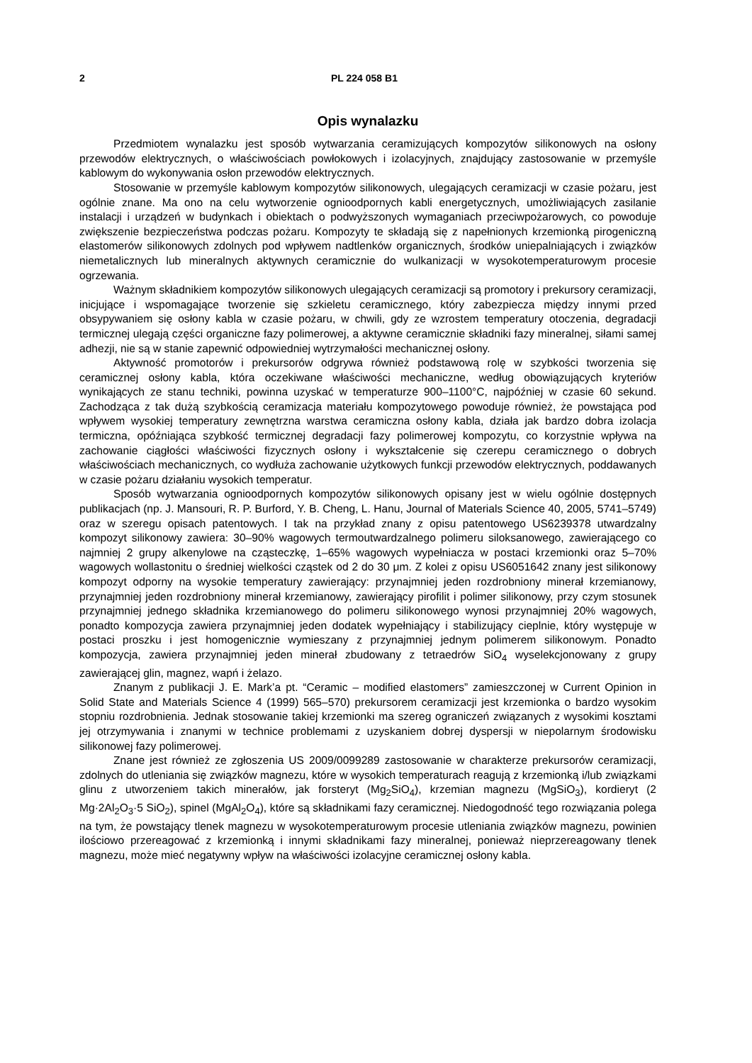2 PL 224 058 B1
Opis wynalazku
Przedmiotem wynalazku jest sposób wytwarzania ceramizujących kompozytów silikonowych na osłony przewodów elektrycznych, o właściwościach powłokowych i izolacyjnych, znajdujący zastosowanie w przemyśle kablowym do wykonywania osłon przewodów elektrycznych.
Stosowanie w przemyśle kablowym kompozytów silikonowych, ulegających ceramizacji w czasie pożaru, jest ogólnie znane. Ma ono na celu wytworzenie ognioodpornych kabli energetycznych, umożliwiających zasilanie instalacji i urządzeń w budynkach i obiektach o podwyższonych wymaganiach przeciwpożarowych, co powoduje zwiększenie bezpieczeństwa podczas pożaru. Kompozyty te składają się z napełnionych krzemionką pirogeniczną elastomerów silikonowych zdolnych pod wpływem nadtlenków organicznych, środków uniepalniających i związków niemetalicznych lub mineralnych aktywnych ceramicznie do wulkanizacji w wysokotemperaturowym procesie ogrzewania.
Ważnym składnikiem kompozytów silikonowych ulegających ceramizacji są promotory i prekursory ceramizacji, inicjujące i wspomagające tworzenie się szkieletu ceramicznego, który zabezpiecza między innymi przed obsypywaniem się osłony kabla w czasie pożaru, w chwili, gdy ze wzrostem temperatury otoczenia, degradacji termicznej ulegają części organiczne fazy polimerowej, a aktywne ceramicznie składniki fazy mineralnej, siłami samej adhezji, nie są w stanie zapewnić odpowiedniej wytrzymałości mechanicznej osłony.
Aktywność promotorów i prekursorów odgrywa również podstawową rolę w szybkości tworzenia się ceramicznej osłony kabla, która oczekiwane właściwości mechaniczne, według obowiązujących kryteriów wynikających ze stanu techniki, powinna uzyskać w temperaturze 900–1100°C, najpóźniej w czasie 60 sekund. Zachodząca z tak dużą szybkością ceramizacja materiału kompozytowego powoduje również, że powstająca pod wpływem wysokiej temperatury zewnętrzna warstwa ceramiczna osłony kabla, działa jak bardzo dobra izolacja termiczna, opóźniająca szybkość termicznej degradacji fazy polimerowej kompozytu, co korzystnie wpływa na zachowanie ciągłości właściwości fizycznych osłony i wykształcenie się czerepu ceramicznego o dobrych właściwościach mechanicznych, co wydłuża zachowanie użytkowych funkcji przewodów elektrycznych, poddawanych w czasie pożaru działaniu wysokich temperatur.
Sposób wytwarzania ognioodpornych kompozytów silikonowych opisany jest w wielu ogólnie dostępnych publikacjach (np. J. Mansouri, R. P. Burford, Y. B. Cheng, L. Hanu, Journal of Materials Science 40, 2005, 5741–5749) oraz w szeregu opisach patentowych. I tak na przykład znany z opisu patentowego US6239378 utwardzalny kompozyt silikonowy zawiera: 30–90% wagowych termoutwardzalnego polimeru siloksanowego, zawierającego co najmniej 2 grupy alkenylowe na cząsteczkę, 1–65% wagowych wypełniacza w postaci krzemionki oraz 5–70% wagowych wollastonitu o średniej wielkości cząstek od 2 do 30 μm. Z kolei z opisu US6051642 znany jest silikonowy kompozyt odporny na wysokie temperatury zawierający: przynajmniej jeden rozdrobniony minerał krzemianowy, przynajmniej jeden rozdrobniony minerał krzemianowy, zawierający pirofilit i polimer silikonowy, przy czym stosunek przynajmniej jednego składnika krzemianowego do polimeru silikonowego wynosi przynajmniej 20% wagowych, ponadto kompozycja zawiera przynajmniej jeden dodatek wypełniający i stabilizujący cieplnie, który występuje w postaci proszku i jest homogenicznie wymieszany z przynajmniej jednym polimerem silikonowym. Ponadto kompozycja, zawiera przynajmniej jeden minerał zbudowany z tetraedrów SiO<sub>4</sub> wyselekcjonowany z grupy zawierającej glin, magnez, wapń i żelazo.
Znanym z publikacji J. E. Mark’a pt. “Ceramic – modified elastomers” zamieszczonej w Current Opinion in Solid State and Materials Science 4 (1999) 565–570) prekursorem ceramizacji jest krzemionka o bardzo wysokim stopniu rozdrobnienia. Jednak stosowanie takiej krzemionki ma szereg ograniczeń związanych z wysokimi kosztami jej otrzymywania i znanymi w technice problemami z uzyskaniem dobrej dyspersji w niepolarnym środowisku silikonowej fazy polimerowej.
Znane jest również ze zgłoszenia US 2009/0099289 zastosowanie w charakterze prekursorów ceramizacji, zdolnych do utleniania się związków magnezu, które w wysokich temperaturach reagują z krzemionką i/lub związkami glinu z utworzeniem takich minerałów, jak forsteryt (Mg<sub>2</sub>SiO<sub>4</sub>), krzemian magnezu (MgSiO<sub>3</sub>), kordieryt (2 Mg·2Al<sub>2</sub>O<sub>3</sub>·5 SiO<sub>2</sub>), spinel (MgAl<sub>2</sub>O<sub>4</sub>), które są składnikami fazy ceramicznej. Niedogodność tego rozwiązania polega na tym, że powstający tlenek magnezu w wysokotemperaturowym procesie utleniania związków magnezu, powinien ilościowo przereagować z krzemionką i innymi składnikami fazy mineralnej, ponieważ nieprzereagowany tlenek magnezu, może mieć negatywny wpływ na właściwości izolacyjne ceramicznej osłony kabla.